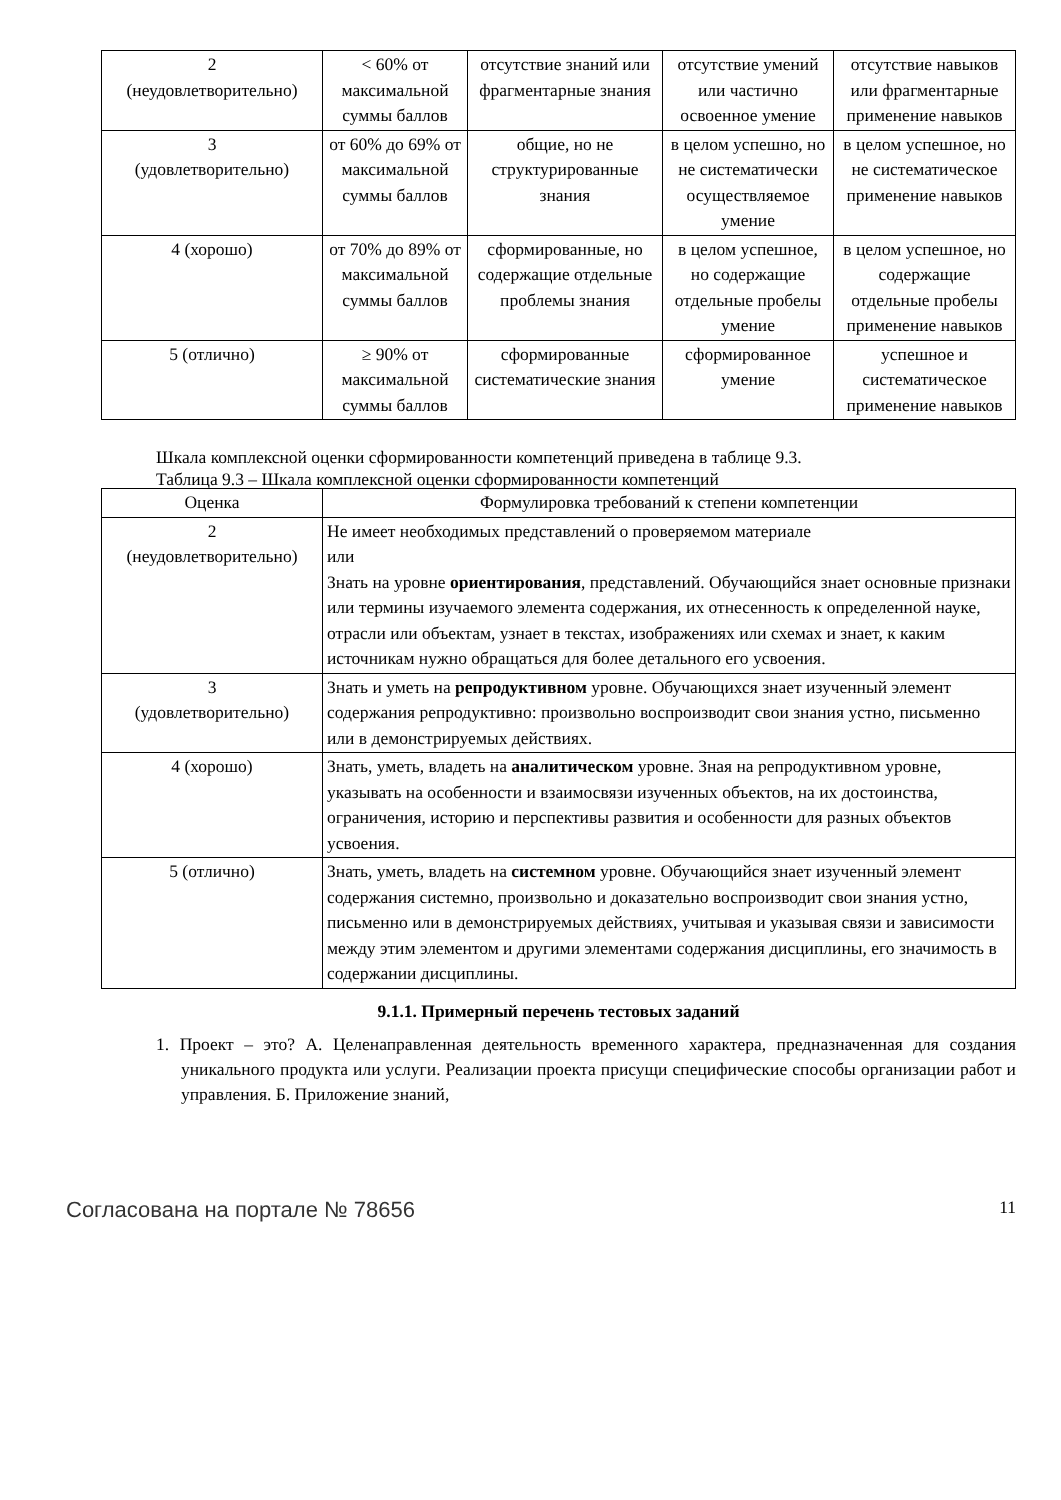| 2 (неудовлетворительно) | < 60% от максимальной суммы баллов | отсутствие знаний или фрагментарные знания | отсутствие умений или частично освоенное умение | отсутствие навыков или фрагментарные применение навыков |
| 3 (удовлетворительно) | от 60% до 69% от максимальной суммы баллов | общие, но не структурированные знания | в целом успешно, но не систематически осуществляемое умение | в целом успешное, но не систематическое применение навыков |
| 4 (хорошо) | от 70% до 89% от максимальной суммы баллов | сформированные, но содержащие отдельные проблемы знания | в целом успешное, но содержащие отдельные пробелы умение | в целом успешное, но содержащие отдельные пробелы применение навыков |
| 5 (отлично) | ≥ 90% от максимальной суммы баллов | сформированные систематические знания | сформированное умение | успешное и систематическое применение навыков |
Шкала комплексной оценки сформированности компетенций приведена в таблице 9.3.
Таблица 9.3 – Шкала комплексной оценки сформированности компетенций
| Оценка | Формулировка требований к степени компетенции |
| --- | --- |
| 2 (неудовлетворительно) | Не имеет необходимых представлений о проверяемом материале или Знать на уровне ориентирования , представлений. Обучающийся знает основные признаки или термины изучаемого элемента содержания, их отнесенность к определенной науке, отрасли или объектам, узнает в текстах, изображениях или схемах и знает, к каким источникам нужно обращаться для более детального его усвоения. |
| 3 (удовлетворительно) | Знать и уметь на репродуктивном уровне. Обучающихся знает изученный элемент содержания репродуктивно: произвольно воспроизводит свои знания устно, письменно или в демонстрируемых действиях. |
| 4 (хорошо) | Знать, уметь, владеть на аналитическом уровне. Зная на репродуктивном уровне, указывать на особенности и взаимосвязи изученных объектов, на их достоинства, ограничения, историю и перспективы развития и особенности для разных объектов усвоения. |
| 5 (отлично) | Знать, уметь, владеть на системном уровне. Обучающийся знает изученный элемент содержания системно, произвольно и доказательно воспроизводит свои знания устно, письменно или в демонстрируемых действиях, учитывая и указывая связи и зависимости между этим элементом и другими элементами содержания дисциплины, его значимость в содержании дисциплины. |
9.1.1. Примерный перечень тестовых заданий
1. Проект – это? А. Целенаправленная деятельность временного характера, предназначенная для создания уникального продукта или услуги. Реализации проекта присущи специфические способы организации работ и управления. Б. Приложение знаний,
Согласована на портале № 78656 11